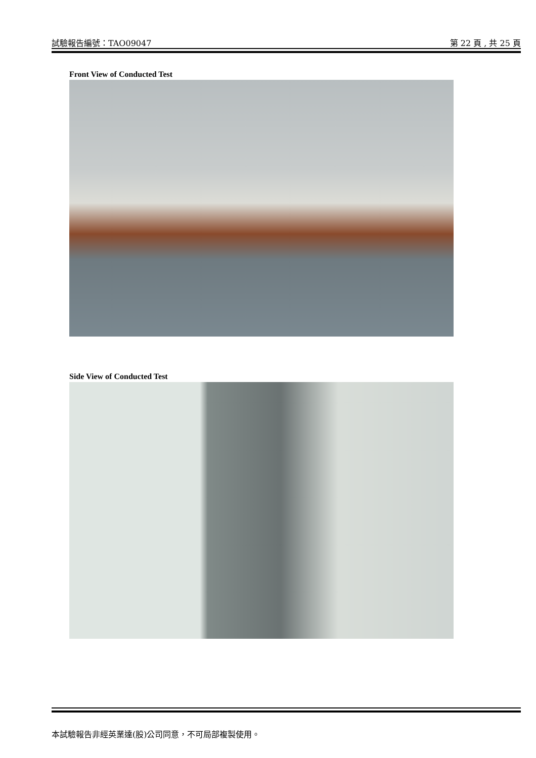試驗報告編號：TAO09047 第 22 頁 , 共 25 頁
Front View of Conducted Test
Side View of Conducted Test
本試驗報告非經英業達(股)公司同意，不可局部複製使用。